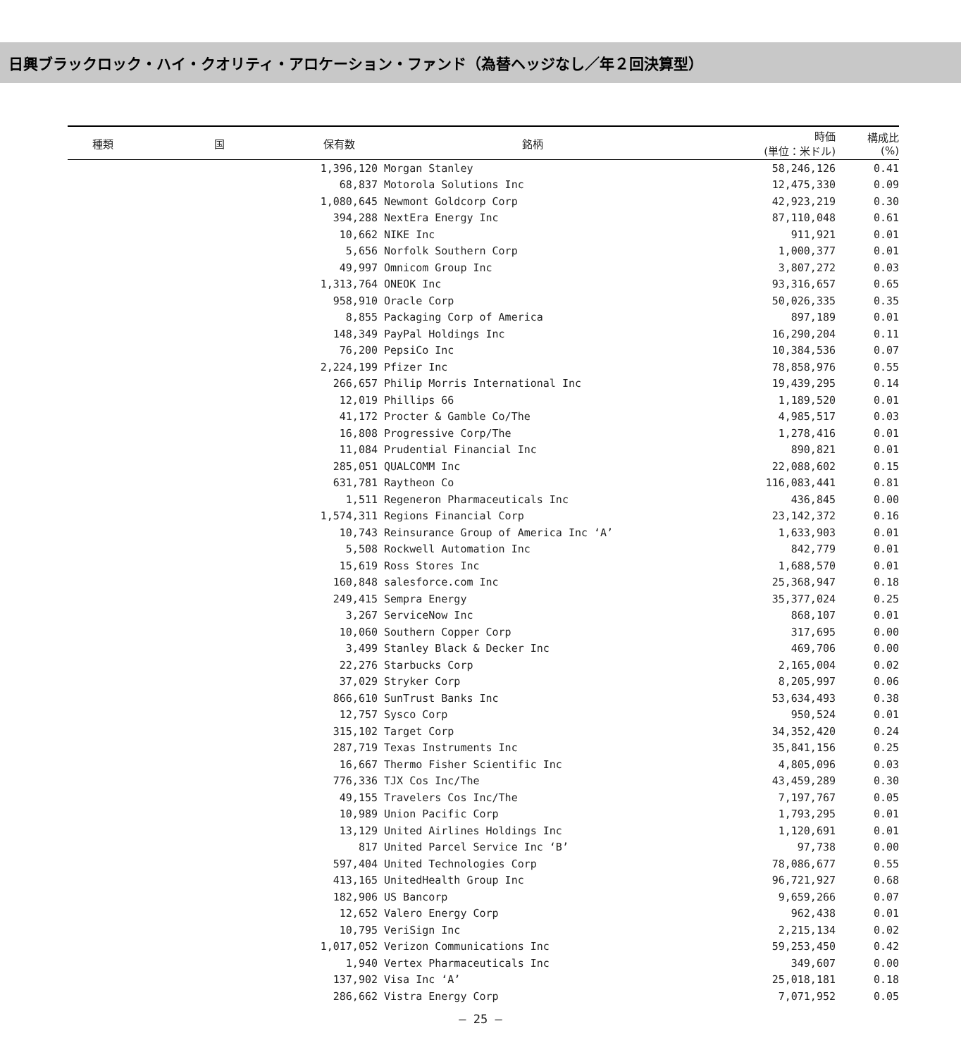日興ブラックロック・ハイ・クオリティ・アロケーション・ファンド（為替ヘッジなし／年２回決算型）
| 種類 | 国 | 保有数 | 銘柄 | 時価 (単位：米ドル) | 構成比 (%) |
| --- | --- | --- | --- | --- | --- |
| | | 1,396,120 | Morgan Stanley | 58,246,126 | 0.41 |
| | | 68,837 | Motorola Solutions Inc | 12,475,330 | 0.09 |
| | | 1,080,645 | Newmont Goldcorp Corp | 42,923,219 | 0.30 |
| | | 394,288 | NextEra Energy Inc | 87,110,048 | 0.61 |
| | | 10,662 | NIKE Inc | 911,921 | 0.01 |
| | | 5,656 | Norfolk Southern Corp | 1,000,377 | 0.01 |
| | | 49,997 | Omnicom Group Inc | 3,807,272 | 0.03 |
| | | 1,313,764 | ONEOK Inc | 93,316,657 | 0.65 |
| | | 958,910 | Oracle Corp | 50,026,335 | 0.35 |
| | | 8,855 | Packaging Corp of America | 897,189 | 0.01 |
| | | 148,349 | PayPal Holdings Inc | 16,290,204 | 0.11 |
| | | 76,200 | PepsiCo Inc | 10,384,536 | 0.07 |
| | | 2,224,199 | Pfizer Inc | 78,858,976 | 0.55 |
| | | 266,657 | Philip Morris International Inc | 19,439,295 | 0.14 |
| | | 12,019 | Phillips 66 | 1,189,520 | 0.01 |
| | | 41,172 | Procter & Gamble Co/The | 4,985,517 | 0.03 |
| | | 16,808 | Progressive Corp/The | 1,278,416 | 0.01 |
| | | 11,084 | Prudential Financial Inc | 890,821 | 0.01 |
| | | 285,051 | QUALCOMM Inc | 22,088,602 | 0.15 |
| | | 631,781 | Raytheon Co | 116,083,441 | 0.81 |
| | | 1,511 | Regeneron Pharmaceuticals Inc | 436,845 | 0.00 |
| | | 1,574,311 | Regions Financial Corp | 23,142,372 | 0.16 |
| | | 10,743 | Reinsurance Group of America Inc ‘A’ | 1,633,903 | 0.01 |
| | | 5,508 | Rockwell Automation Inc | 842,779 | 0.01 |
| | | 15,619 | Ross Stores Inc | 1,688,570 | 0.01 |
| | | 160,848 | salesforce.com Inc | 25,368,947 | 0.18 |
| | | 249,415 | Sempra Energy | 35,377,024 | 0.25 |
| | | 3,267 | ServiceNow Inc | 868,107 | 0.01 |
| | | 10,060 | Southern Copper Corp | 317,695 | 0.00 |
| | | 3,499 | Stanley Black & Decker Inc | 469,706 | 0.00 |
| | | 22,276 | Starbucks Corp | 2,165,004 | 0.02 |
| | | 37,029 | Stryker Corp | 8,205,997 | 0.06 |
| | | 866,610 | SunTrust Banks Inc | 53,634,493 | 0.38 |
| | | 12,757 | Sysco Corp | 950,524 | 0.01 |
| | | 315,102 | Target Corp | 34,352,420 | 0.24 |
| | | 287,719 | Texas Instruments Inc | 35,841,156 | 0.25 |
| | | 16,667 | Thermo Fisher Scientific Inc | 4,805,096 | 0.03 |
| | | 776,336 | TJX Cos Inc/The | 43,459,289 | 0.30 |
| | | 49,155 | Travelers Cos Inc/The | 7,197,767 | 0.05 |
| | | 10,989 | Union Pacific Corp | 1,793,295 | 0.01 |
| | | 13,129 | United Airlines Holdings Inc | 1,120,691 | 0.01 |
| | | 817 | United Parcel Service Inc ‘B’ | 97,738 | 0.00 |
| | | 597,404 | United Technologies Corp | 78,086,677 | 0.55 |
| | | 413,165 | UnitedHealth Group Inc | 96,721,927 | 0.68 |
| | | 182,906 | US Bancorp | 9,659,266 | 0.07 |
| | | 12,652 | Valero Energy Corp | 962,438 | 0.01 |
| | | 10,795 | VeriSign Inc | 2,215,134 | 0.02 |
| | | 1,017,052 | Verizon Communications Inc | 59,253,450 | 0.42 |
| | | 1,940 | Vertex Pharmaceuticals Inc | 349,607 | 0.00 |
| | | 137,902 | Visa Inc ‘A’ | 25,018,181 | 0.18 |
| | | 286,662 | Vistra Energy Corp | 7,071,952 | 0.05 |
— 25 —